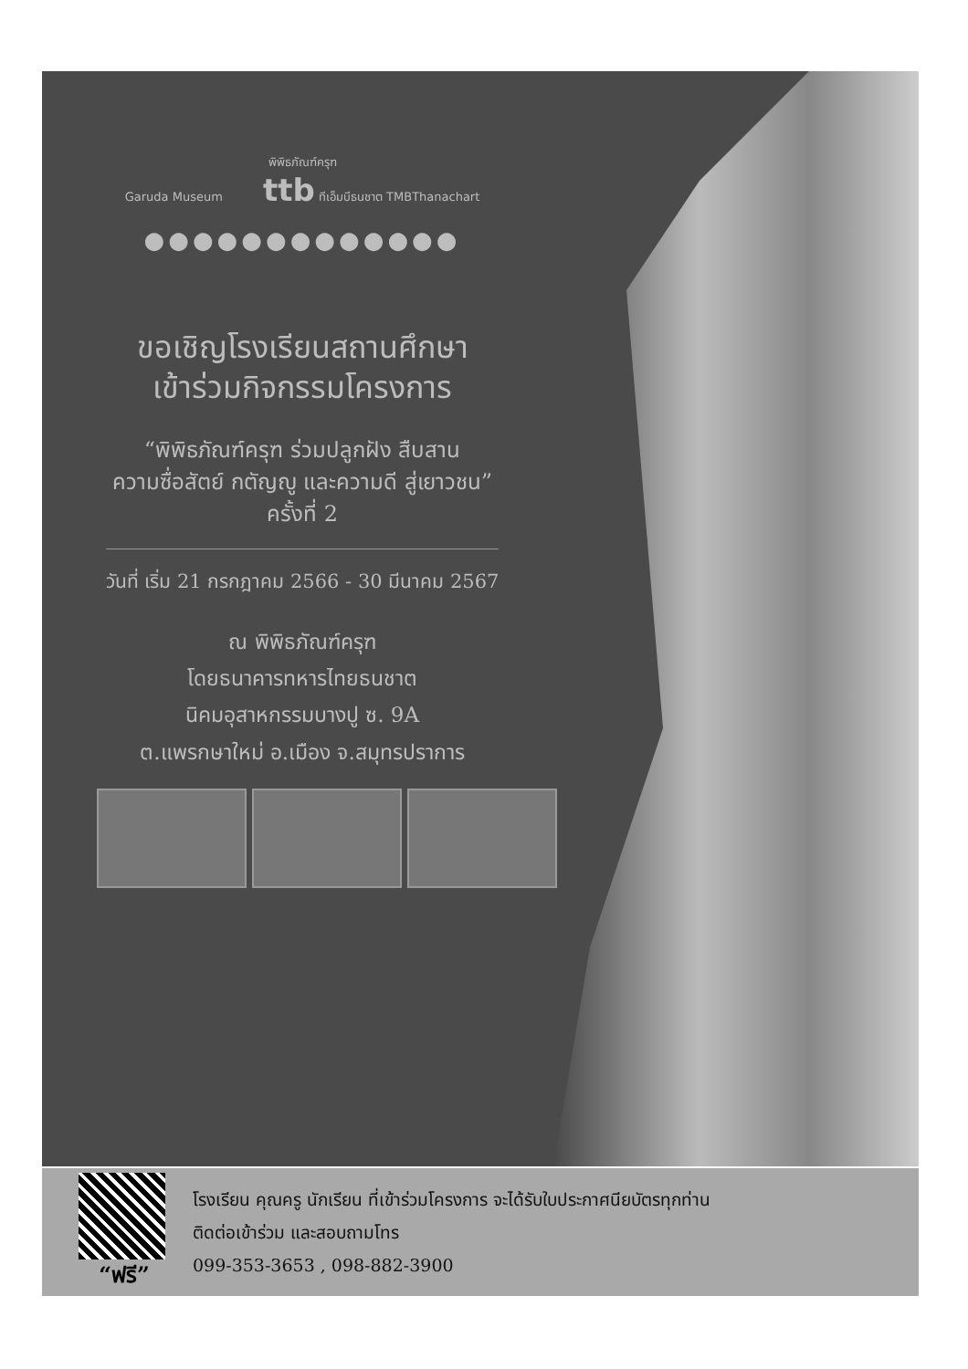พิพิธภัณฑ์ครุฑ
Garuda Museum ttb ทีเอ็มบีธนชาต TMBThanachart
●●●●●●●●●●●●●
ขอเชิญโรงเรียนสถานศึกษา
เข้าร่วมกิจกรรมโครงการ
“พิพิธภัณฑ์ครุฑ ร่วมปลูกฝัง สืบสาน
ความซื่อสัตย์ กตัญญู และความดี สู่เยาวชน”
ครั้งที่ 2
วันที่ เริ่ม 21 กรกฎาคม 2566 - 30 มีนาคม 2567
ณ พิพิธภัณฑ์ครุฑ
โดยธนาคารทหารไทยธนชาต
นิคมอุสาหกรรมบางปู ซ. 9A
ต.แพรกษาใหม่ อ.เมือง จ.สมุทรปราการ
“ฟรี”
โรงเรียน คุณครู นักเรียน ที่เข้าร่วมโครงการ จะได้รับใบประกาศนียบัตรทุกท่าน
ติดต่อเข้าร่วม และสอบถามโทร
099-353-3653 , 098-882-3900